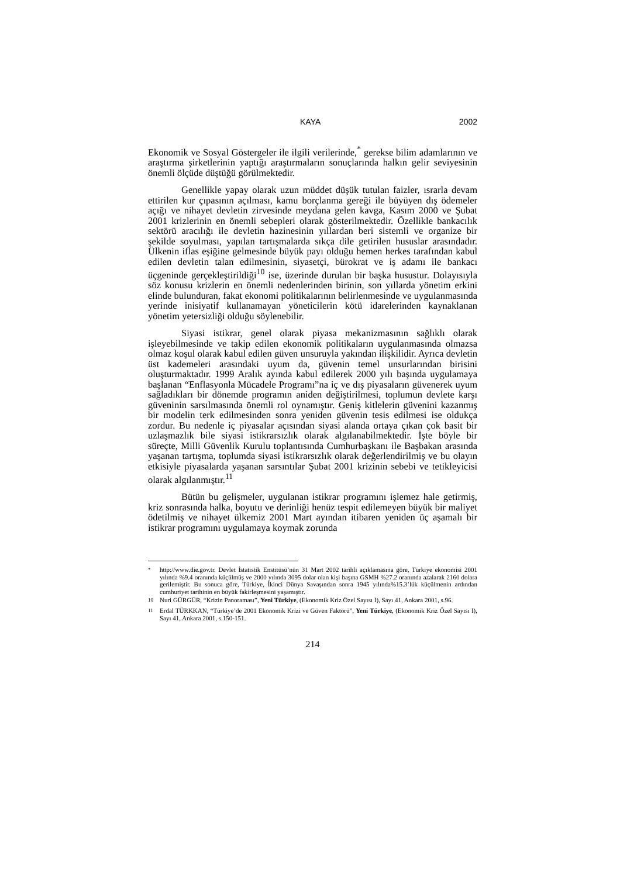KAYA 2002
Ekonomik ve Sosyal Göstergeler ile ilgili verilerinde,<sup>*</sup> gerekse bilim adamlarının ve araştırma şirketlerinin yaptığı araştırmaların sonuçlarında halkın gelir seviyesinin önemli ölçüde düştüğü görülmektedir.
Genellikle yapay olarak uzun müddet düşük tutulan faizler, ısrarla devam ettirilen kur çıpasının açılması, kamu borçlanma gereği ile büyüyen dış ödemeler açığı ve nihayet devletin zirvesinde meydana gelen kavga, Kasım 2000 ve Şubat 2001 krizlerinin en önemli sebepleri olarak gösterilmektedir. Özellikle bankacılık sektörü aracılığı ile devletin hazinesinin yıllardan beri sistemli ve organize bir şekilde soyulması, yapılan tartışmalarda sıkça dile getirilen hususlar arasındadır. Ülkenin iflas eşiğine gelmesinde büyük payı olduğu hemen herkes tarafından kabul edilen devletin talan edilmesinin, siyasetçi, bürokrat ve iş adamı ile bankacı üçgeninde gerçekleştirildiği<sup>10</sup> ise, üzerinde durulan bir başka husustur. Dolayısıyla söz konusu krizlerin en önemli nedenlerinden birinin, son yıllarda yönetim erkini elinde bulunduran, fakat ekonomi politikalarının belirlenmesinde ve uygulanmasında yerinde inisiyatif kullanamayan yöneticilerin kötü idarelerinden kaynaklanan yönetim yetersizliği olduğu söylenebilir.
Siyasi istikrar, genel olarak piyasa mekanizmasının sağlıklı olarak işleyebilmesinde ve takip edilen ekonomik politikaların uygulanmasında olmazsa olmaz koşul olarak kabul edilen güven unsuruyla yakından ilişkilidir. Ayrıca devletin üst kademeleri arasındaki uyum da, güvenin temel unsurlarından birisini oluşturmaktadır. 1999 Aralık ayında kabul edilerek 2000 yılı başında uygulamaya başlanan “Enflasyonla Mücadele Programı”na iç ve dış piyasaların güvenerek uyum sağladıkları bir dönemde programın aniden değiştirilmesi, toplumun devlete karşı güveninin sarsılmasında önemli rol oynamıştır. Geniş kitlelerin güvenini kazanmış bir modelin terk edilmesinden sonra yeniden güvenin tesis edilmesi ise oldukça zordur. Bu nedenle iç piyasalar açısından siyasi alanda ortaya çıkan çok basit bir uzlaşmazlık bile siyasi istikrarsızlık olarak algılanabilmektedir. İşte böyle bir süreçte, Milli Güvenlik Kurulu toplantısında Cumhurbaşkanı ile Başbakan arasında yaşanan tartışma, toplumda siyasi istikrarsızlık olarak değerlendirilmiş ve bu olayın etkisiyle piyasalarda yaşanan sarsıntılar Şubat 2001 krizinin sebebi ve tetikleyicisi olarak algılanmıştır.<sup>11</sup>
Bütün bu gelişmeler, uygulanan istikrar programını işlemez hale getirmiş, kriz sonrasında halka, boyutu ve derinliği henüz tespit edilemeyen büyük bir maliyet ödetilmiş ve nihayet ülkemiz 2001 Mart ayından itibaren yeniden üç aşamalı bir istikrar programını uygulamaya koymak zorunda
<sup>*</sup> http://www.die.gov.tr. Devlet İstatistik Enstitüsü’nün 31 Mart 2002 tarihli açıklamasına göre, Türkiye ekonomisi 2001 yılında %9.4 oranında küçülmüş ve 2000 yılında 3095 dolar olan kişi başına GSMH %27.2 oranında azalarak 2160 dolara gerilemiştir. Bu sonuca göre, Türkiye, İkinci Dünya Savaşından sonra 1945 yılında%15.3’lük küçülmenin ardından cumhuriyet tarihinin en büyük fakirleşmesini yaşamıştır.
<sup>10</sup> Nuri GÜRGÜR, “Krizin Panoraması”, Yeni Türkiye, (Ekonomik Kriz Özel Sayısı I), Sayı 41, Ankara 2001, s.96.
<sup>11</sup> Erdal TÜRKKAN, “Türkiye’de 2001 Ekonomik Krizi ve Güven Faktörü”, Yeni Türkiye, (Ekonomik Kriz Özel Sayısı I), Sayı 41, Ankara 2001, s.150-151.
214